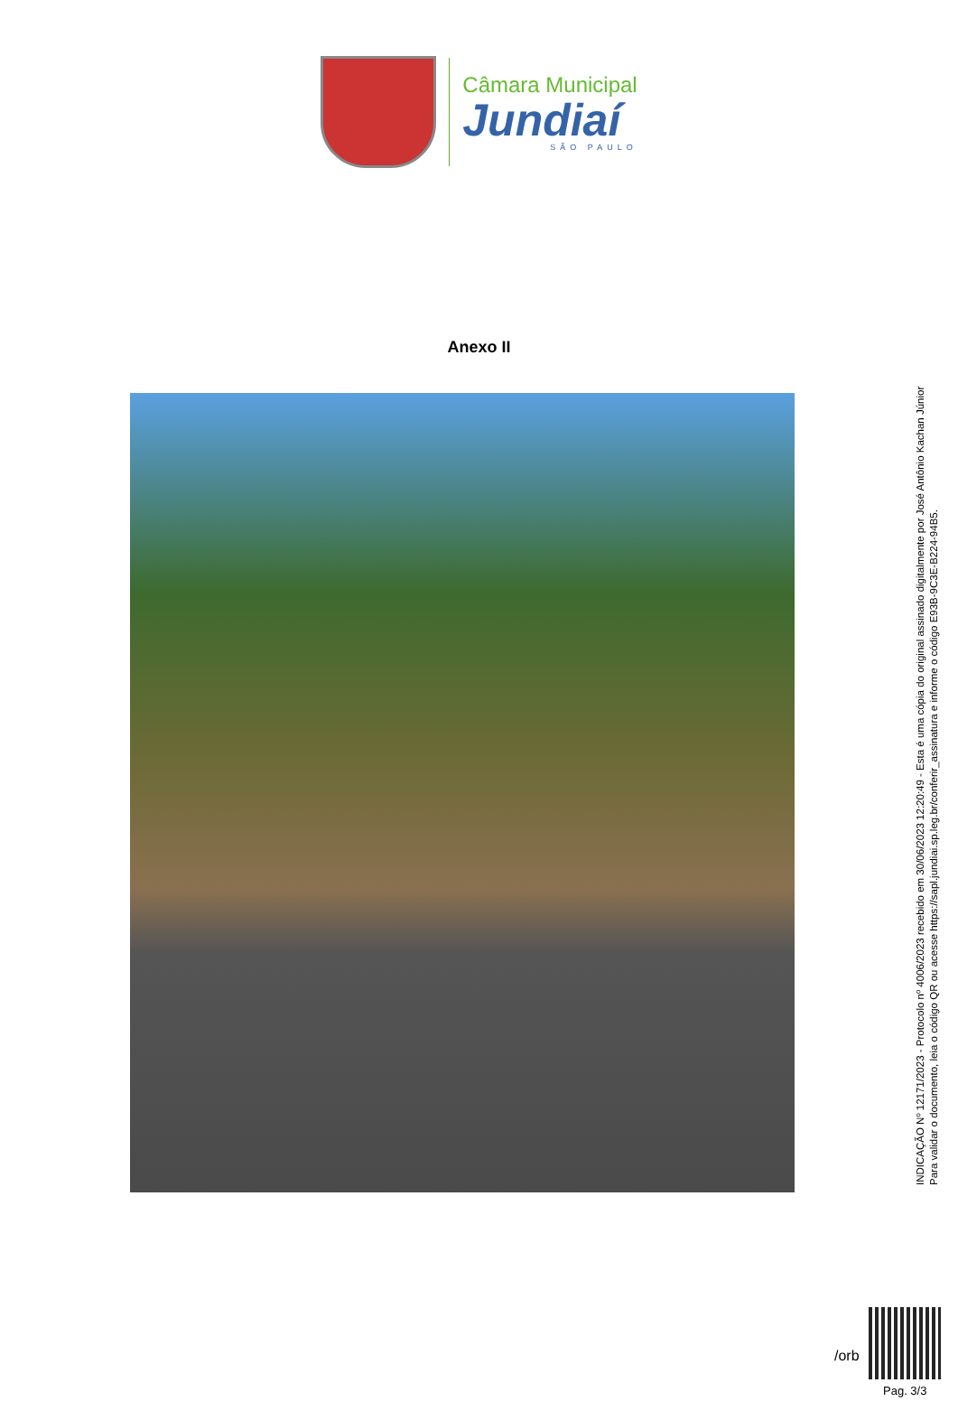Câmara Municipal
Jundiaí
SÃO PAULO
Anexo II
INDICAÇÃO Nº 12171/2023 - Protocolo nº 4006/2023 recebido em 30/06/2023 12:20:49 - Esta é uma cópia do original assinado digitalmente por José Antônio Kachan Júnior
Para validar o documento, leia o código QR ou acesse https://sapl.jundiai.sp.leg.br/conferir_assinatura e informe o código E93B-9C3E-B224-94B5.
/orb
Pag. 3/3